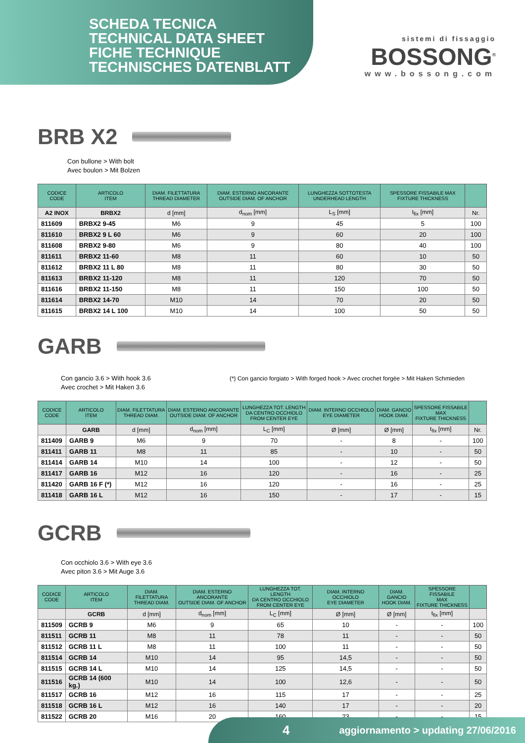SCHEDA TECNICA
TECHNICAL DATA SHEET
FICHE TECHNIQUE
TECHNISCHES DATENBLATT
sistemi di fissaggio
BOSSONG<sup>®</sup>
www.bossong.com
BRB X2
Con bullone > With bolt
Avec boulon > Mit Bolzen
| CODICE CODE | ARTICOLO ITEM | DIAM. FILETTATURA THREAD DIAMETER | DIAM. ESTERNO ANCORANTE OUTSIDE DIAM. OF ANCHOR | LUNGHEZZA SOTTOTESTA UNDERHEAD LENGTH | SPESSORE FISSABILE MAX FIXTURE THICKNESS | |
| --- | --- | --- | --- | --- | --- | --- |
| A2 INOX | BRBX2 | d [mm] | d<sub>nom</sub> [mm] | L<sub>S</sub> [mm] | t<sub>fix</sub> [mm] | Nr. |
| 811609 | BRBX2 9-45 | M6 | 9 | 45 | 5 | 100 |
| 811610 | BRBX2 9 L 60 | M6 | 9 | 60 | 20 | 100 |
| 811608 | BRBX2 9-80 | M6 | 9 | 80 | 40 | 100 |
| 811611 | BRBX2 11-60 | M8 | 11 | 60 | 10 | 50 |
| 811612 | BRBX2 11 L 80 | M8 | 11 | 80 | 30 | 50 |
| 811613 | BRBX2 11-120 | M8 | 11 | 120 | 70 | 50 |
| 811616 | BRBX2 11-150 | M8 | 11 | 150 | 100 | 50 |
| 811614 | BRBX2 14-70 | M10 | 14 | 70 | 20 | 50 |
| 811615 | BRBX2 14 L 100 | M10 | 14 | 100 | 50 | 50 |
GARB
Con gancio 3.6 > With hook 3.6
Avec crochet > Mit Haken 3.6
(*) Con gancio forgiato > With forged hook > Avec crochet forgée > Mit Haken Schmieden
| CODICE CODE | ARTICOLO ITEM | DIAM. FILETTATURA THREAD DIAM. | DIAM. ESTERNO ANCORANTE OUTSIDE DIAM. OF ANCHOR | LUNGHEZZA TOT. LENGTH DA CENTRO OCCHIOLO FROM CENTER EYE | DIAM. INTERNO OCCHIOLO EYE DIAMETER | DIAM. GANCIO HOOK DIAM. | SPESSORE FISSABILE MAX FIXTURE THICKNESS | |
| --- | --- | --- | --- | --- | --- | --- | --- | --- |
| | GARB | d [mm] | d<sub>nom</sub> [mm] | L<sub>C</sub> [mm] | Ø [mm] | Ø [mm] | t<sub>fix</sub> [mm] | Nr. |
| 811409 | GARB 9 | M6 | 9 | 70 | - | 8 | - | 100 |
| 811411 | GARB 11 | M8 | 11 | 85 | - | 10 | - | 50 |
| 811414 | GARB 14 | M10 | 14 | 100 | - | 12 | - | 50 |
| 811417 | GARB 16 | M12 | 16 | 120 | - | 16 | - | 25 |
| 811420 | GARB 16 F (*) | M12 | 16 | 120 | - | 16 | - | 25 |
| 811418 | GARB 16 L | M12 | 16 | 150 | - | 17 | - | 15 |
GCRB
Con occhiolo 3.6 > With eye 3.6
Avec piton 3.6 > Mit Auge 3.6
| CODICE CODE | ARTICOLO ITEM | DIAM. FILETTATURA THREAD DIAM. | DIAM. ESTERNO ANCORANTE OUTSIDE DIAM. OF ANCHOR | LUNGHEZZA TOT. LENGTH DA CENTRO OCCHIOLO FROM CENTER EYE | DIAM. INTERNO OCCHIOLO EYE DIAMETER | DIAM. GANCIO HOOK DIAM. | SPESSORE FISSABILE MAX FIXTURE THICKNESS | |
| --- | --- | --- | --- | --- | --- | --- | --- | --- |
| | GCRB | d [mm] | d<sub>nom</sub> [mm] | L<sub>C</sub> [mm] | Ø [mm] | Ø [mm] | t<sub>fix</sub> [mm] | |
| 811509 | GCRB 9 | M6 | 9 | 65 | 10 | - | - | 100 |
| 811511 | GCRB 11 | M8 | 11 | 78 | 11 | - | - | 50 |
| 811512 | GCRB 11 L | M8 | 11 | 100 | 11 | - | - | 50 |
| 811514 | GCRB 14 | M10 | 14 | 95 | 14,5 | - | - | 50 |
| 811515 | GCRB 14 L | M10 | 14 | 125 | 14,5 | - | - | 50 |
| 811516 | GCRB 14 (600 kg.) | M10 | 14 | 100 | 12,6 | - | - | 50 |
| 811517 | GCRB 16 | M12 | 16 | 115 | 17 | - | - | 25 |
| 811518 | GCRB 16 L | M12 | 16 | 140 | 17 | - | - | 20 |
| 811522 | GCRB 20 | M16 | 20 | 160 | 23 | - | - | 15 |
4 aggiornamento > updating 27/06/2016